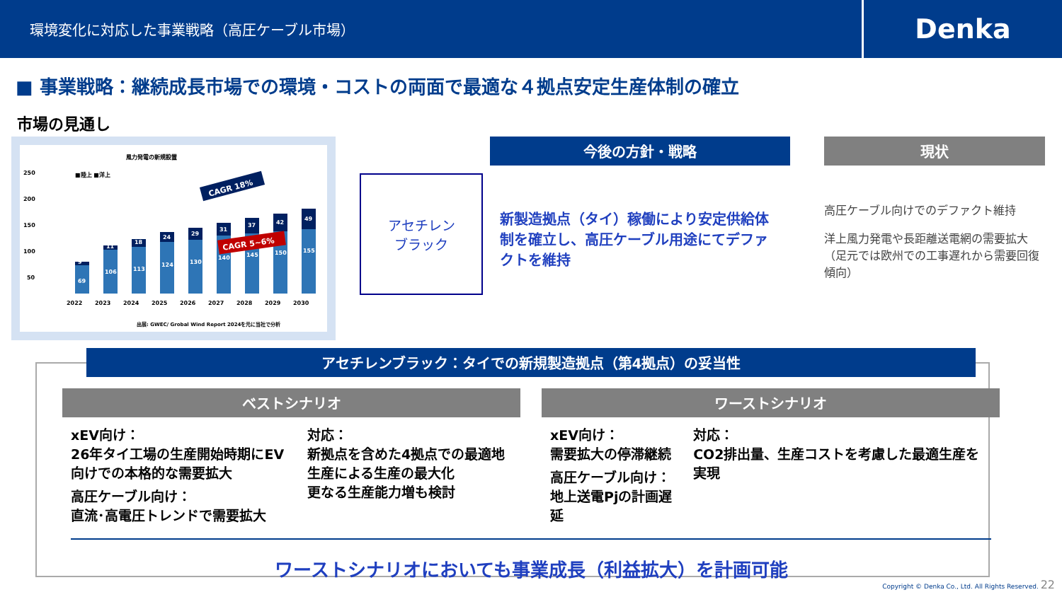環境変化に対応した事業戦略（高圧ケーブル市場）
Denka
■ 事業戦略：継続成長市場での環境・コストの両面で最適な４拠点安定生産体制の確立
市場の見通し
風力発電の新規設置
250
200
150
100
50
■陸上 ■洋上
9
11
18
24
29
31
37
42
49
69
106
113
124
130
140
145
150
155
CAGR 18%
CAGR 5~6%
2022
2023
2024
2025
2026
2027
2028
2029
2030
出展: GWEC/ Grobal Wind Report 2024を元に当社で分析
アセチレン
ブラック
今後の方針・戦略
新製造拠点（タイ）稼働により安定供給体制を確立し、高圧ケーブル用途にてデファクトを維持
現状
高圧ケーブル向けでのデファクト維持
洋上風力発電や長距離送電網の需要拡大（足元では欧州での工事遅れから需要回復傾向）
アセチレンブラック：タイでの新規製造拠点（第4拠点）の妥当性
ベストシナリオ
xEV向け：
26年タイ工場の生産開始時期にEV向けでの本格的な需要拡大
高圧ケーブル向け：
直流･高電圧トレンドで需要拡大
対応：
新拠点を含めた4拠点での最適地生産による生産の最大化
更なる生産能力増も検討
ワーストシナリオ
xEV向け：
需要拡大の停滞継続
高圧ケーブル向け：
地上送電Pjの計画遅延
対応：
CO2排出量、生産コストを考慮した最適生産を実現
ワーストシナリオにおいても事業成長（利益拡大）を計画可能
Copyright © Denka Co., Ltd. All Rights Reserved. 22